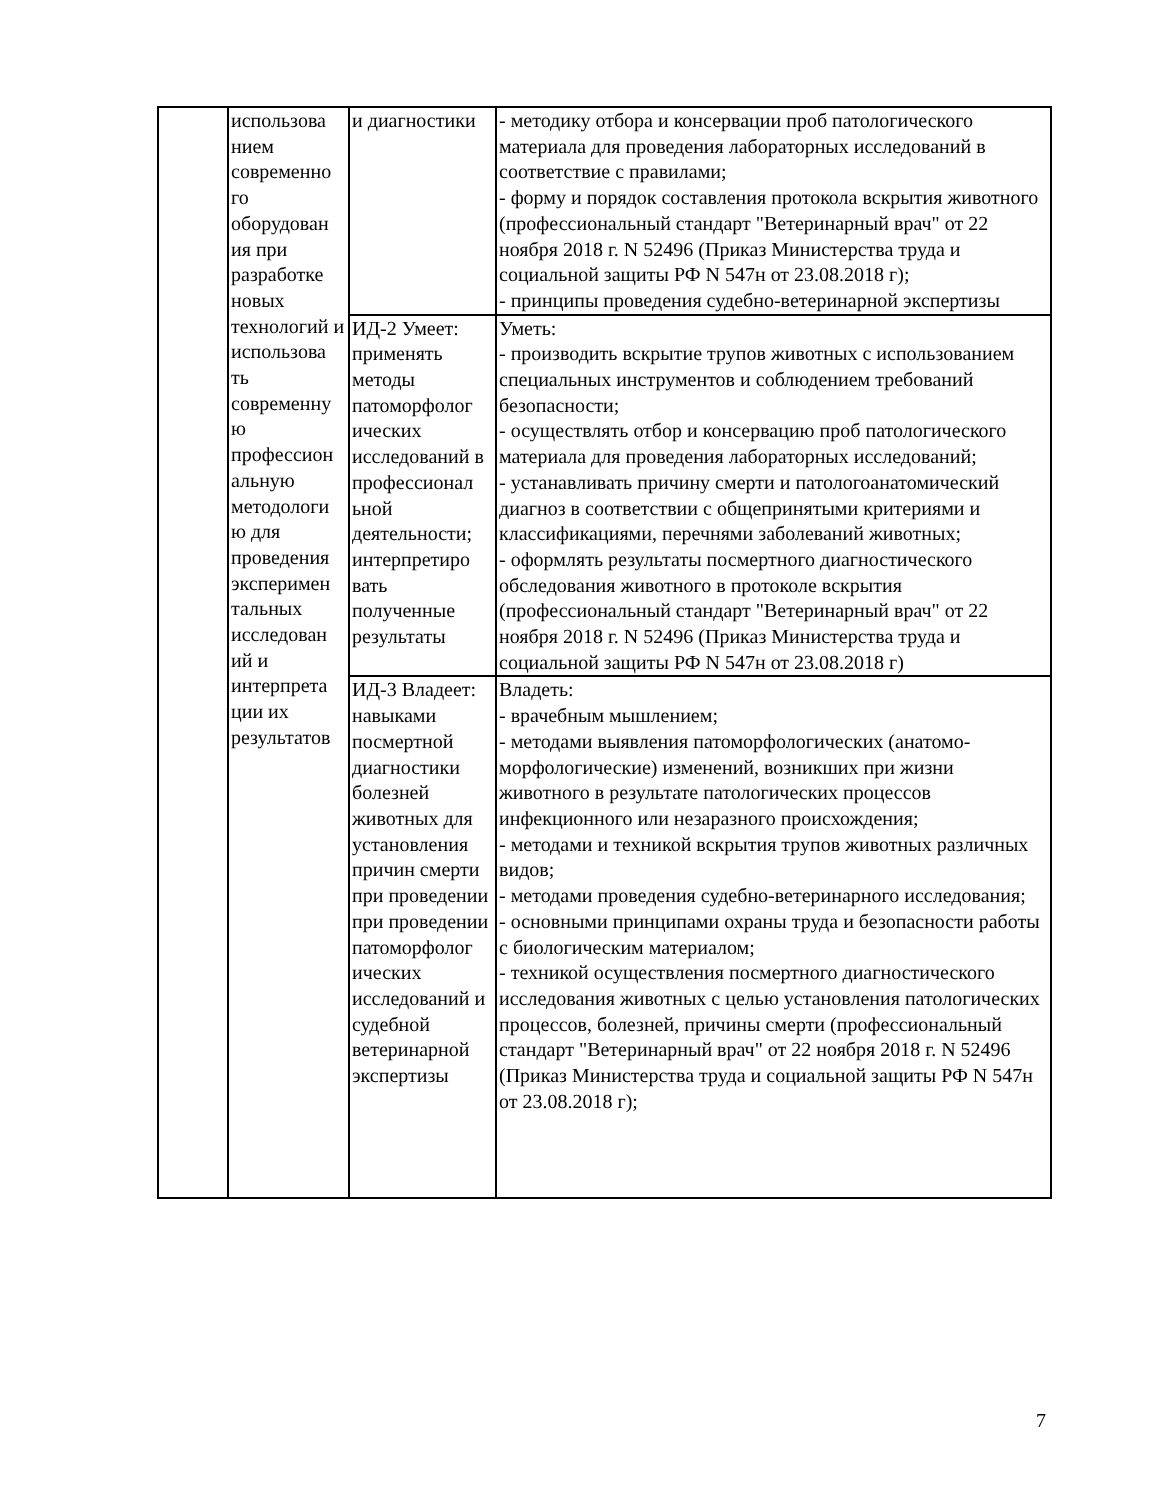| | использова нием современно го оборудован ия при разработке новых технологий и использова ть современну ю профессион альную методологи ю для проведения эксперимен тальных исследован ий и интерпрета ции их результатов | и диагностики | - методику отбора и консервации проб патологического материала для проведения лабораторных исследований в соответствие с правилами; - форму и порядок составления протокола вскрытия животного (профессиональный стандарт "Ветеринарный врач" от 22 ноября 2018 г. N 52496 (Приказ Министерства труда и социальной защиты РФ N 547н от 23.08.2018 г); - принципы проведения судебно-ветеринарной экспертизы |
| | | ИД-2 Умеет: применять методы патоморфолог ических исследований в профессионал ьной деятельности; интерпретиро вать полученные результаты | Уметь: - производить вскрытие трупов животных с использованием специальных инструментов и соблюдением требований безопасности; - осуществлять отбор и консервацию проб патологического материала для проведения лабораторных исследований; - устанавливать причину смерти и патологоанатомический диагноз в соответствии с общепринятыми критериями и классификациями, перечнями заболеваний животных; - оформлять результаты посмертного диагностического обследования животного в протоколе вскрытия (профессиональный стандарт "Ветеринарный врач" от 22 ноября 2018 г. N 52496 (Приказ Министерства труда и социальной защиты РФ N 547н от 23.08.2018 г) |
| | | ИД-3 Владеет: навыками посмертной диагностики болезней животных для установления причин смерти при проведении при проведении патоморфолог ических исследований и судебной ветеринарной экспертизы | Владеть: - врачебным мышлением; - методами выявления патоморфологических (анатомо-морфологические) изменений, возникших при жизни животного в результате патологических процессов инфекционного или незаразного происхождения; - методами и техникой вскрытия трупов животных различных видов; - методами проведения судебно-ветеринарного исследования; - основными принципами охраны труда и безопасности работы с биологическим материалом; - техникой осуществления посмертного диагностического исследования животных с целью установления патологических процессов, болезней, причины смерти (профессиональный стандарт "Ветеринарный врач" от 22 ноября 2018 г. N 52496 (Приказ Министерства труда и социальной защиты РФ N 547н от 23.08.2018 г); |
7